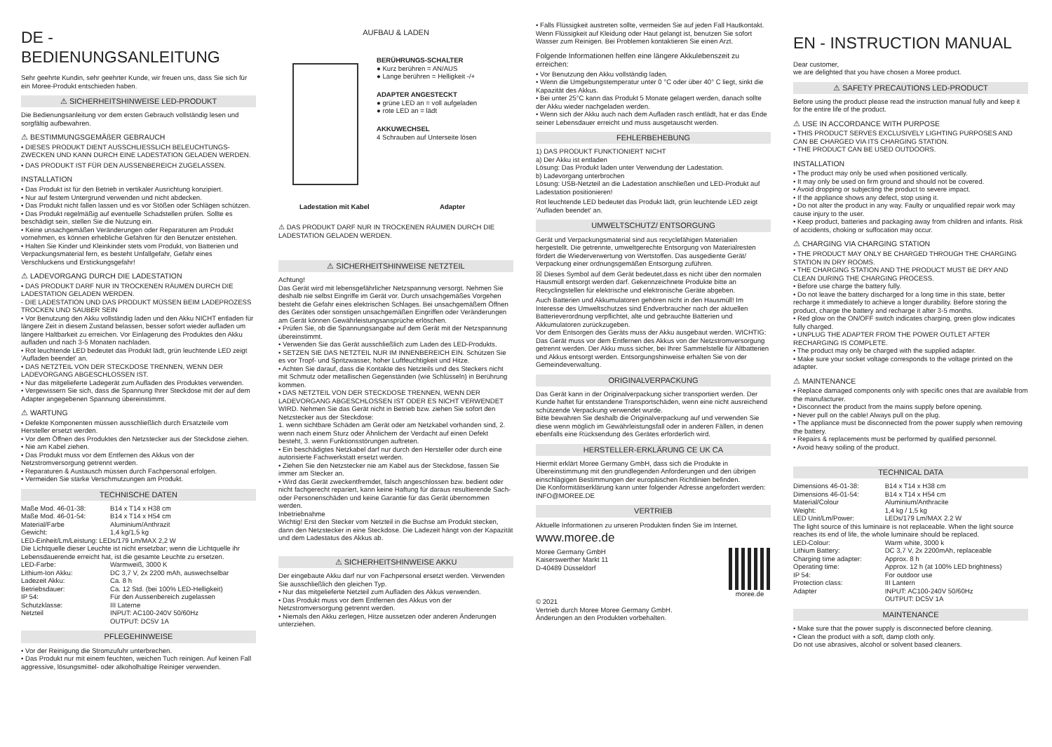DE - BEDIENUNGSANLEITUNG
Sehr geehrte Kundin, sehr geehrter Kunde, wir freuen uns, dass Sie sich für ein Moree-Produkt entschieden haben.
⚠ SICHERHEITSHINWEISE LED-PRODUKT
Die Bedienungsanleitung vor dem ersten Gebrauch vollständig lesen und sorgfältig aufbewahren.
⚠ BESTIMMUNGSGEMÄßER GEBRAUCH
• DIESES PRODUKT DIENT AUSSCHLIESSLICH BELEUCHTUNGS-ZWECKEN UND KANN DURCH EINE LADESTATION GELADEN WERDEN.
• DAS PRODUKT IST FÜR DEN AUSSENBEREICH ZUGELASSEN.
INSTALLATION
• Das Produkt ist für den Betrieb in vertikaler Ausrichtung konzipiert.
• Nur auf festem Untergrund verwenden und nicht abdecken.
• Das Produkt nicht fallen lassen und es vor Stößen oder Schlägen schützen.
• Das Produkt regelmäßig auf eventuelle Schadstellen prüfen. Sollte es beschädigt sein, stellen Sie die Nutzung ein.
• Keine unsachgemäßen Veränderungen oder Reparaturen am Produkt vornehmen, es können erhebliche Gefahren für den Benutzer entstehen.
• Halten Sie Kinder und Kleinkinder stets vom Produkt, von Batterien und Verpackungsmaterial fern, es besteht Unfallgefahr, Gefahr eines Verschluckens und Erstickungsgefahr!
⚠ LADEVORGANG DURCH DIE LADESTATION
• DAS PRODUKT DARF NUR IN TROCKENEN RÄUMEN DURCH DIE LADESTATION GELADEN WERDEN.
- DIE LADESTATION UND DAS PRODUKT MÜSSEN BEIM LADEPROZESS TROCKEN UND SAUBER SEIN
• Vor Benutzung den Akku vollständig laden und den Akku NICHT entladen für längere Zeit in diesem Zustand belassen, besser sofort wieder aufladen um längere Haltbarkeit zu erreichen. Vor Einlagerung des Produktes den Akku aufladen und nach 3-5 Monaten nachladen.
• Rot leuchtende LED bedeutet das Produkt lädt, grün leuchtende LED zeigt 'Aufladen beendet' an.
• DAS NETZTEIL VON DER STECKDOSE TRENNEN, WENN DER LADEVORGANG ABGESCHLOSSEN IST.
• Nur das mitgelieferte Ladegerät zum Aufladen des Produktes verwenden.
• Vergewissern Sie sich, dass die Spannung Ihrer Steckdose mit der auf dem Adapter angegebenen Spannung übereinstimmt.
⚠ WARTUNG
• Defekte Komponenten müssen ausschließlich durch Ersatzteile vom Hersteller ersetzt werden.
• Vor dem Öffnen des Produktes den Netzstecker aus der Steckdose ziehen.
• Nie am Kabel ziehen.
• Das Produkt muss vor dem Entfernen des Akkus von der Netzstromversorgung getrennt werden.
• Reparaturen & Austausch müssen durch Fachpersonal erfolgen.
• Vermeiden Sie starke Verschmutzungen am Produkt.
TECHNISCHE DATEN
| Maße Mod. 46-01-38: | B14 x T14 x H38 cm |
| Maße Mod. 46-01-54: | B14 x T14 x H54 cm |
| Material/Farbe | Aluminium/Anthrazit |
| Gewicht: | 1,4 kg/1,5 kg |
| LED-Einheit/Lm/Leistung: LEDs/179 Lm/MAX 2,2 W | |
| Die Lichtquelle dieser Leuchte ist nicht ersetzbar; wenn die Lichtquelle ihr Lebensdauerende erreicht hat, ist die gesamte Leuchte zu ersetzen. | |
| LED-Farbe: | Warmweiß, 3000 K |
| Lithium-Ion Akku: | DC 3,7 V, 2x 2200 mAh, auswechselbar |
| Ladezeit Akku: | Ca. 8 h |
| Betriebsdauer: | Ca. 12 Std. (bei 100% LED-Helligkeit) |
| IP 54: | Für den Aussenbereich zugelassen |
| Schutzklasse: | III Laterne |
| Netzteil | INPUT: AC100-240V 50/60Hz OUTPUT: DC5V 1A |
PFLEGEHINWEISE
• Vor der Reinigung die Stromzufuhr unterbrechen.
• Das Produkt nur mit einem feuchten, weichen Tuch reinigen. Auf keinen Fall aggressive, lösungsmittel- oder alkoholhaltige Reiniger verwenden.
AUFBAU & LADEN
BERÜHRUNGS-SCHALTER
● Kurz berühren = AN/AUS
● Lange berühren = Helligkeit -/+
ADAPTER ANGESTECKT
● grüne LED an = voll aufgeladen
● rote LED an = lädt
AKKUWECHSEL
4 Schrauben auf Unterseite lösen
Ladestation mit Kabel Adapter
⚠ DAS PRODUKT DARF NUR IN TROCKENEN RÄUMEN DURCH DIE LADESTATION GELADEN WERDEN.
⚠ SICHERHEITSHINWEISE NETZTEIL
Achtung!
Das Gerät wird mit lebensgefährlicher Netzspannung versorgt. Nehmen Sie deshalb nie selbst Eingriffe im Gerät vor. Durch unsachgemäßes Vorgehen besteht die Gefahr eines elektrischen Schlages. Bei unsachgemäßem Öffnen des Gerätes oder sonstigen unsachgemäßen Eingriffen oder Veränderungen am Gerät können Gewährleistungsansprüche erlöschen.
• Prüfen Sie, ob die Spannungsangabe auf dem Gerät mit der Netzspannung übereinstimmt.
• Verwenden Sie das Gerät ausschließlich zum Laden des LED-Produkts.
• SETZEN SIE DAS NETZTEIL NUR IM INNENBEREICH EIN. Schützen Sie es vor Tropf- und Spritzwasser, hoher Luftfeuchtigkeit und Hitze.
• Achten Sie darauf, dass die Kontakte des Netzteils und des Steckers nicht mit Schmutz oder metallischen Gegenständen (wie Schlüsseln) in Berührung kommen.
• DAS NETZTEIL VON DER STECKDOSE TRENNEN, WENN DER LADEVORGANG ABGESCHLOSSEN IST ODER ES NICHT VERWENDET WIRD. Nehmen Sie das Gerät nicht in Betrieb bzw. ziehen Sie sofort den Netzstecker aus der Steckdose:
1. wenn sichtbare Schäden am Gerät oder am Netzkabel vorhanden sind, 2. wenn nach einem Sturz oder Ähnlichem der Verdacht auf einen Defekt besteht, 3. wenn Funktionsstörungen auftreten.
• Ein beschädigtes Netzkabel darf nur durch den Hersteller oder durch eine autorisierte Fachwerkstatt ersetzt werden.
• Ziehen Sie den Netzstecker nie am Kabel aus der Steckdose, fassen Sie immer am Stecker an.
• Wird das Gerät zweckentfremdet, falsch angeschlossen bzw. bedient oder nicht fachgerecht repariert, kann keine Haftung für daraus resultierende Sach- oder Personenschäden und keine Garantie für das Gerät übernommen werden.
Inbetriebnahme
Wichtig! Erst den Stecker vom Netzteil in die Buchse am Produkt stecken, dann den Netzstecker in eine Steckdose. Die Ladezeit hängt von der Kapazität und dem Ladestatus des Akkus ab.
⚠ SICHERHEITSHINWEISE AKKU
Der eingebaute Akku darf nur von Fachpersonal ersetzt werden. Verwenden Sie ausschließlich den gleichen Typ.
• Nur das mitgelieferte Netzteil zum Aufladen des Akkus verwenden.
• Das Produkt muss vor dem Entfernen des Akkus von der Netzstromversorgung getrennt werden.
• Niemals den Akku zerlegen, Hitze aussetzen oder anderen Änderungen unterziehen.
• Falls Flüssigkeit austreten sollte, vermeiden Sie auf jeden Fall Hautkontakt. Wenn Flüssigkeit auf Kleidung oder Haut gelangt ist, benutzen Sie sofort Wasser zum Reinigen. Bei Problemen kontaktieren Sie einen Arzt.
Folgende Informationen helfen eine längere Akkulebenszeit zu erreichen:
• Vor Benutzung den Akku vollständig laden.
• Wenn die Umgebungstemperatur unter 0 °C oder über 40° C liegt, sinkt die Kapazität des Akkus.
• Bei unter 25°C kann das Produkt 5 Monate gelagert werden, danach sollte der Akku wieder nachgeladen werden.
• Wenn sich der Akku auch nach dem Aufladen rasch entlädt, hat er das Ende seiner Lebensdauer erreicht und muss ausgetauscht werden.
FEHLERBEHEBUNG
1) DAS PRODUKT FUNKTIONIERT NICHT
a) Der Akku ist entladen
Lösung: Das Produkt laden unter Verwendung der Ladestation.
b) Ladevorgang unterbrochen
Lösung: USB-Netzteil an die Ladestation anschließen und LED-Produkt auf Ladestation positionieren!
Rot leuchtende LED bedeutet das Produkt lädt, grün leuchtende LED zeigt 'Aufladen beendet' an.
UMWELTSCHUTZ/ ENTSORGUNG
Gerät und Verpackungsmaterial sind aus recyclefähigen Materialien hergestellt. Die getrennte, umweltgerechte Entsorgung von Materialresten fördert die Wiederverwertung von Wertstoffen. Das ausgediente Gerät/ Verpackung einer ordnungsgemäßen Entsorgung zuführen.
☒ Dieses Symbol auf dem Gerät bedeutet,dass es nicht über den normalen Hausmüll entsorgt werden darf. Gekennzeichnete Produkte bitte an Recyclingstellen für elektrische und elektronische Geräte abgeben.
Auch Batterien und Akkumulatoren gehören nicht in den Hausmüll! Im Interesse des Umweltschutzes sind Endverbraucher nach der aktuellen Batterieverordnung verpflichtet, alte und gebrauchte Batterien und Akkumulatoren zurückzugeben.
Vor dem Entsorgen des Geräts muss der Akku ausgebaut werden. WICHTIG: Das Gerät muss vor dem Entfernen des Akkus von der Netzstromversorgung getrennt werden. Der Akku muss sicher, bei Ihrer Sammelstelle für Altbatterien und Akkus entsorgt werden. Entsorgungshinweise erhalten Sie von der Gemeindeverwaltung.
ORIGINALVERPACKUNG
Das Gerät kann in der Originalverpackung sicher transportiert werden. Der Kunde haftet für entstandene Transportschäden, wenn eine nicht ausreichend schützende Verpackung verwendet wurde.
Bitte bewahren Sie deshalb die Originalverpackung auf und verwenden Sie diese wenn möglich im Gewährleistungsfall oder in anderen Fällen, in denen ebenfalls eine Rücksendung des Gerätes erforderlich wird.
HERSTELLER-ERKLÄRUNG CE UK CA
Hiermit erklärt Moree Germany GmbH, dass sich die Produkte in Übereinstimmung mit den grundlegenden Anforderungen und den übrigen einschlägigen Bestimmungen der europäischen Richtlinien befinden.
Die Konformitätserklärung kann unter folgender Adresse angefordert werden: INFO@MOREE.DE
VERTRIEB
Aktuelle Informationen zu unseren Produkten finden Sie im Internet.
www.moree.de
Moree Germany GmbH
Kaiserswerther Markt 11
D-40489 Düsseldorf
moree.de
© 2021
Vertrieb durch Moree Moree Germany GmbH.
Änderungen an den Produkten vorbehalten.
EN - INSTRUCTION MANUAL
Dear customer,
we are delighted that you have chosen a Moree product.
⚠ SAFETY PRECAUTIONS LED-PRODUCT
Before using the product please read the instruction manual fully and keep it for the entire life of the product.
⚠ USE IN ACCORDANCE WITH PURPOSE
• THIS PRODUCT SERVES EXCLUSIVELY LIGHTING PURPOSES AND CAN BE CHARGED VIA ITS CHARGING STATION.
• THE PRODUCT CAN BE USED OUTDOORS.
INSTALLATION
• The product may only be used when positioned vertically.
• It may only be used on firm ground and should not be covered.
• Avoid dropping or subjecting the product to severe impact.
• If the appliance shows any defect, stop using it.
• Do not alter the product in any way. Faulty or unqualified repair work may cause injury to the user.
• Keep product, batteries and packaging away from children and infants. Risk of accidents, choking or suffocation may occur.
⚠ CHARGING VIA CHARGING STATION
• THE PRODUCT MAY ONLY BE CHARGED THROUGH THE CHARGING STATION IN DRY ROOMS.
• THE CHARGING STATION AND THE PRODUCT MUST BE DRY AND CLEAN DURING THE CHARGING PROCESS.
• Before use charge the battery fully.
• Do not leave the battery discharged for a long time in this state, better recharge it immediately to achieve a longer durability. Before storing the product, charge the battery and recharge it after 3-5 months.
• Red glow on the ON/OFF switch indicates charging, green glow indicates fully charged.
• UNPLUG THE ADAPTER FROM THE POWER OUTLET AFTER RECHARGING IS COMPLETE.
• The product may only be charged with the supplied adapter.
• Make sure your socket voltage corresponds to the voltage printed on the adapter.
⚠ MAINTENANCE
• Replace damaged components only with specific ones that are available from the manufacturer.
• Disconnect the product from the mains supply before opening.
• Never pull on the cable! Always pull on the plug.
• The appliance must be disconnected from the power supply when removing the battery.
• Repairs & replacements must be performed by qualified personnel.
• Avoid heavy soiling of the product.
TECHNICAL DATA
| Dimensions 46-01-38: | B14 x T14 x H38 cm |
| Dimensions 46-01-54: | B14 x T14 x H54 cm |
| Material/Colour | Aluminium/Anthracite |
| Weight: | 1,4 kg / 1,5 kg |
| LED Unit/Lm/Power: | LEDs/179 Lm/MAX 2.2 W |
| The light source of this luminaire is not replaceable. When the light source reaches its end of life, the whole luminaire should be replaced. | |
| LED-Colour: | Warm white, 3000 k |
| Lithium Battery: | DC 3,7 V, 2x 2200mAh, replaceable |
| Charging time adapter: | Approx. 8 h |
| Operating time: | Approx. 12 h (at 100% LED brightness) |
| IP 54: | For outdoor use |
| Protection class: | III Lantern |
| Adapter | INPUT: AC100-240V 50/60Hz OUTPUT: DC5V 1A |
MAINTENANCE
• Make sure that the power supply is disconnected before cleaning.
• Clean the product with a soft, damp cloth only.
Do not use abrasives, alcohol or solvent based cleaners.